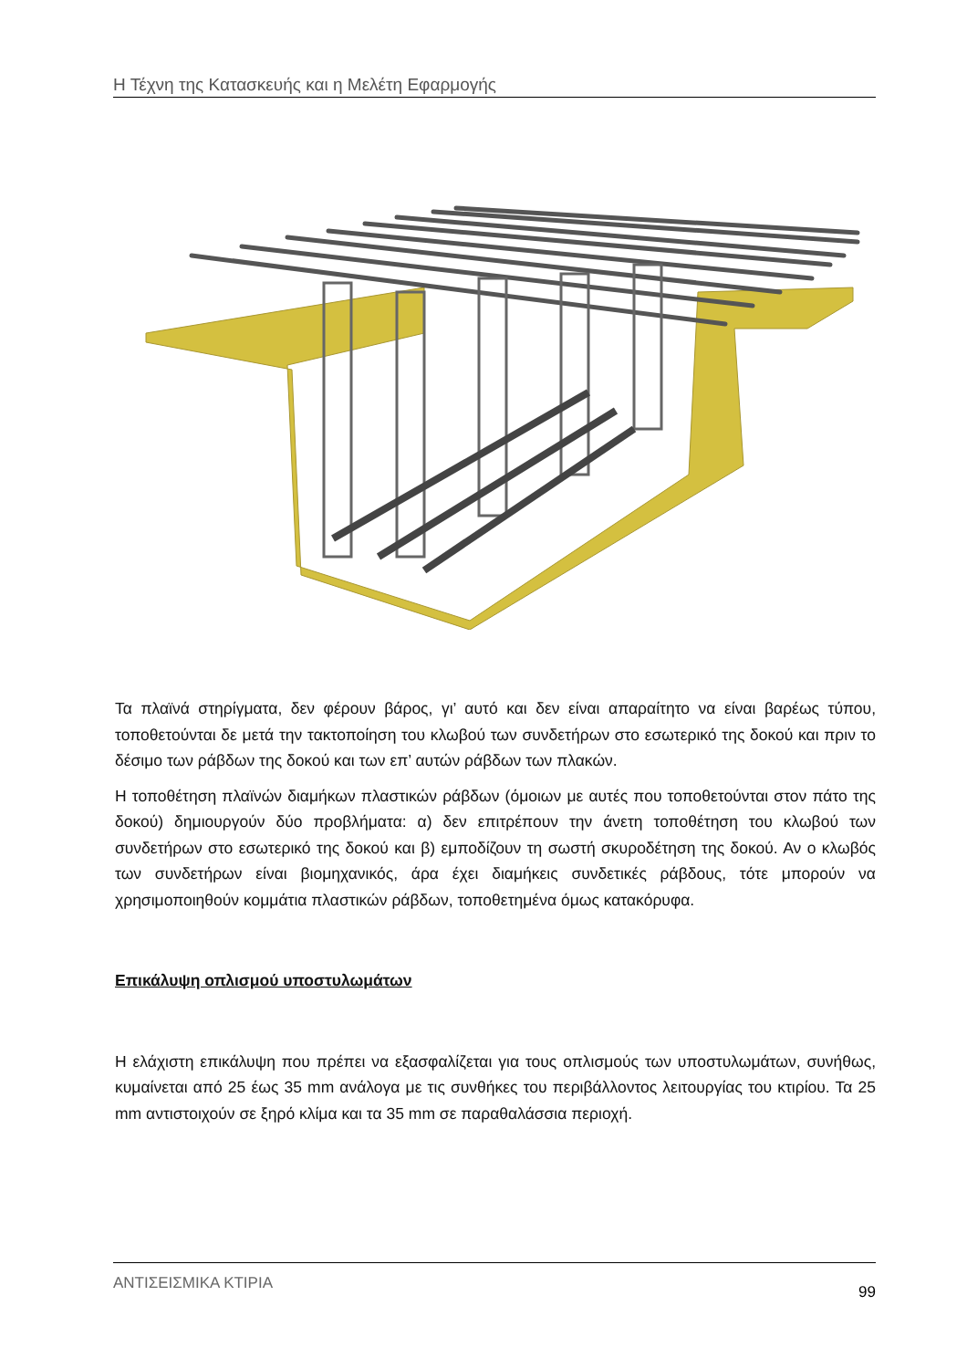Η Τέχνη της Κατασκευής και η Μελέτη Εφαρμογής
Τα πλαϊνά στηρίγματα, δεν φέρουν βάρος, γι’ αυτό και δεν είναι απαραίτητο να είναι βαρέως τύπου, τοποθετούνται δε μετά την τακτοποίηση του κλωβού των συνδετήρων στο εσωτερικό της δοκού και πριν το δέσιμο των ράβδων της δοκού και των επ’ αυτών ράβδων των πλακών.
Η τοποθέτηση πλαϊνών διαμήκων πλαστικών ράβδων (όμοιων με αυτές που τοποθετούνται στον πάτο της δοκού) δημιουργούν δύο προβλήματα: α) δεν επιτρέπουν την άνετη τοποθέτηση του κλωβού των συνδετήρων στο εσωτερικό της δοκού και β) εμποδίζουν τη σωστή σκυροδέτηση της δοκού. Αν ο κλωβός των συνδετήρων είναι βιομηχανικός, άρα έχει διαμήκεις συνδετικές ράβδους, τότε μπορούν να χρησιμοποιηθούν κομμάτια πλαστικών ράβδων, τοποθετημένα όμως κατακόρυφα.
Επικάλυψη οπλισμού υποστυλωμάτων
Η ελάχιστη επικάλυψη που πρέπει να εξασφαλίζεται για τους οπλισμούς των υποστυλωμάτων, συνήθως, κυμαίνεται από 25 έως 35 mm ανάλογα με τις συνθήκες του περιβάλλοντος λειτουργίας του κτιρίου. Τα 25 mm αντιστοιχούν σε ξηρό κλίμα και τα 35 mm σε παραθαλάσσια περιοχή.
ΑΝΤΙΣΕΙΣΜΙΚΑ ΚΤΙΡΙΑ 99